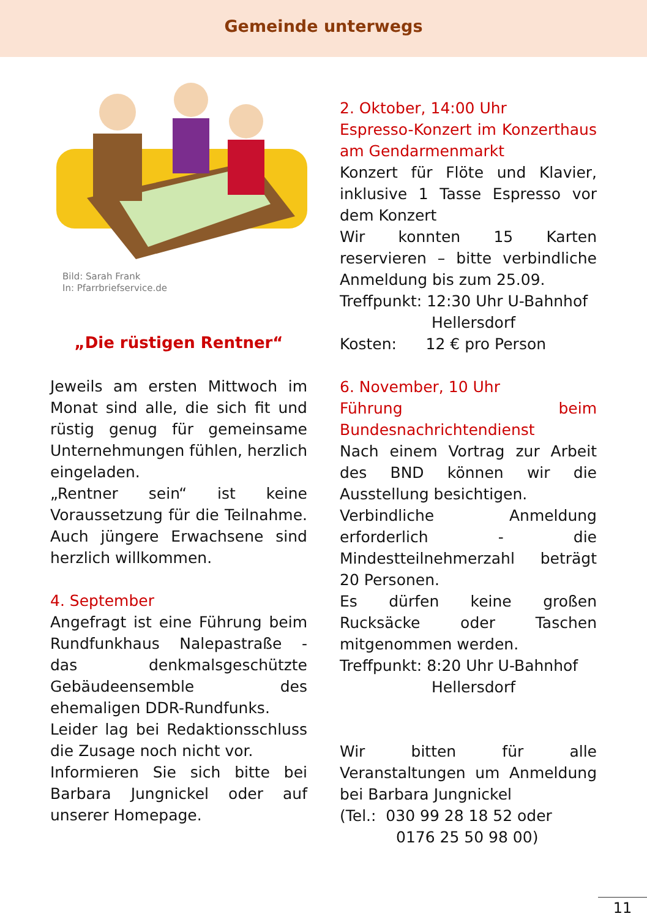Gemeinde unterwegs
Bild: Sarah Frank
In: Pfarrbriefservice.de
„Die rüstigen Rentner“
Jeweils am ersten Mittwoch im Monat sind alle, die sich fit und rüstig genug für gemeinsame Unternehmungen fühlen, herzlich eingeladen.
„Rentner sein“ ist keine Voraussetzung für die Teilnahme. Auch jüngere Erwachsene sind herzlich willkommen.
4. September
Angefragt ist eine Führung beim Rundfunkhaus Nalepastraße - das denkmalsgeschützte Gebäudeensemble des ehemaligen DDR-Rundfunks.
Leider lag bei Redaktionsschluss die Zusage noch nicht vor.
Informieren Sie sich bitte bei Barbara Jungnickel oder auf unserer Homepage.
2. Oktober, 14:00 Uhr
Espresso-Konzert im Konzerthaus am Gendarmenmarkt
Konzert für Flöte und Klavier, inklusive 1 Tasse Espresso vor dem Konzert
Wir konnten 15 Karten reservieren – bitte verbindliche Anmeldung bis zum 25.09.
Treffpunkt: 12:30 Uhr U-Bahnhof
Hellersdorf
Kosten: 12 € pro Person
6. November, 10 Uhr
Führung beim Bundesnachrichtendienst
Nach einem Vortrag zur Arbeit des BND können wir die Ausstellung besichtigen.
Verbindliche Anmeldung erforderlich - die Mindestteilnehmerzahl beträgt 20 Personen.
Es dürfen keine großen Rucksäcke oder Taschen mitgenommen werden.
Treffpunkt: 8:20 Uhr U-Bahnhof
Hellersdorf
Wir bitten für alle Veranstaltungen um Anmeldung bei Barbara Jungnickel
(Tel.: 030 99 28 18 52 oder
0176 25 50 98 00)
11